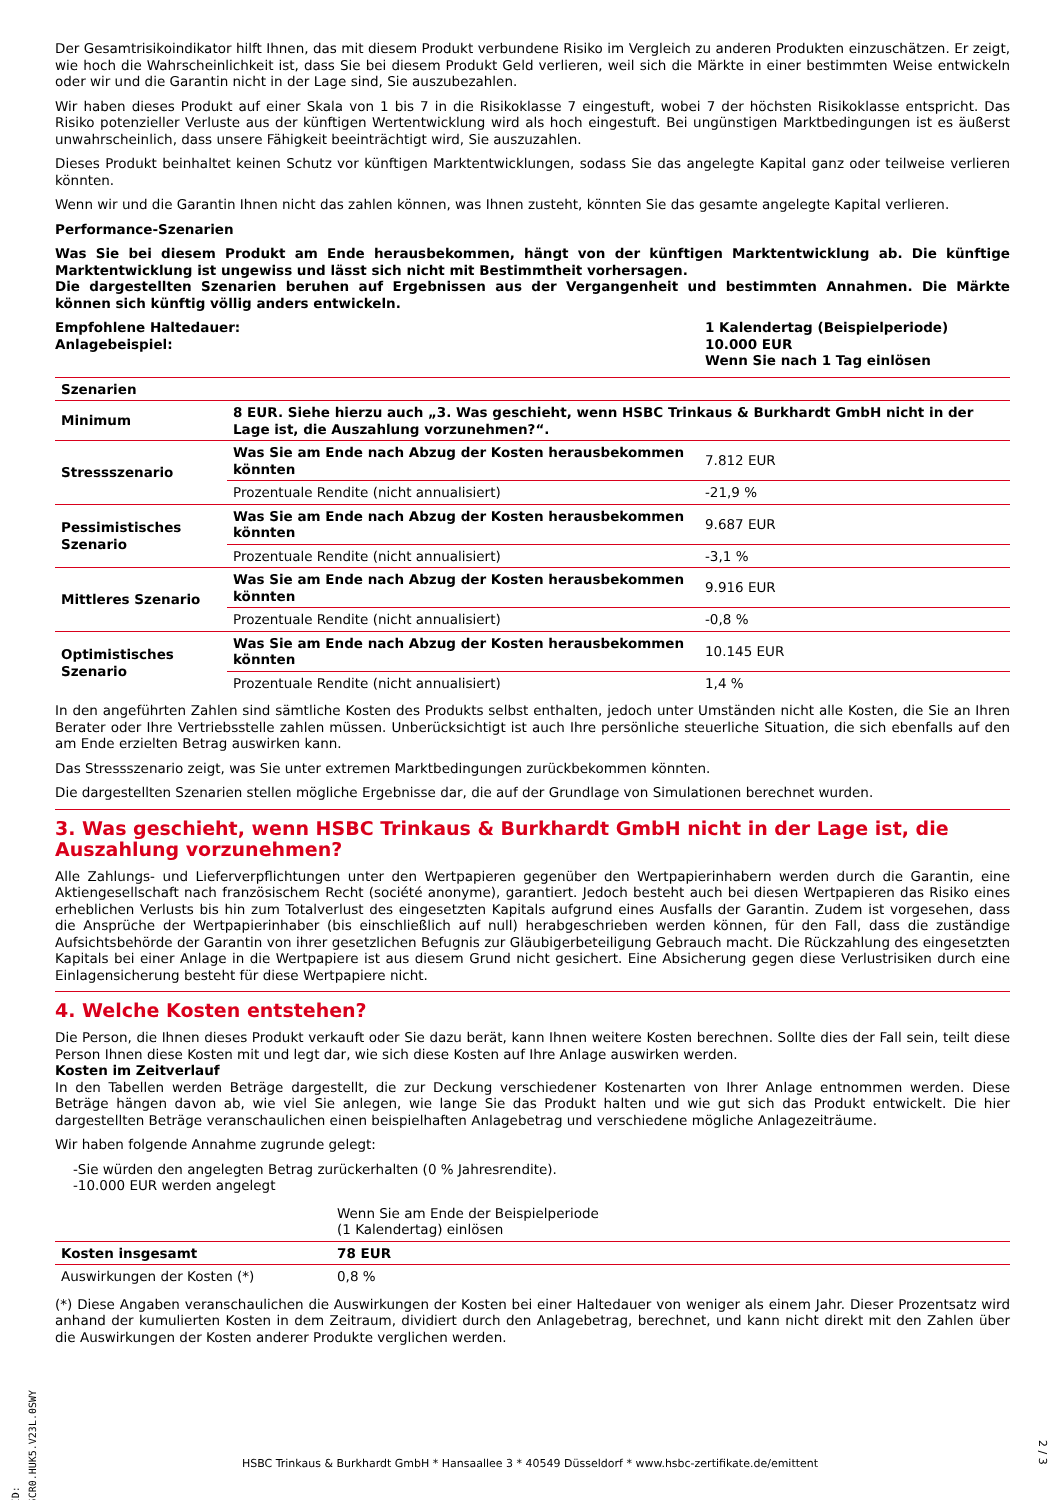Der Gesamtrisikoindikator hilft Ihnen, das mit diesem Produkt verbundene Risiko im Vergleich zu anderen Produkten einzuschätzen. Er zeigt, wie hoch die Wahrscheinlichkeit ist, dass Sie bei diesem Produkt Geld verlieren, weil sich die Märkte in einer bestimmten Weise entwickeln oder wir und die Garantin nicht in der Lage sind, Sie auszubezahlen.
Wir haben dieses Produkt auf einer Skala von 1 bis 7 in die Risikoklasse 7 eingestuft, wobei 7 der höchsten Risikoklasse entspricht. Das Risiko potenzieller Verluste aus der künftigen Wertentwicklung wird als hoch eingestuft. Bei ungünstigen Marktbedingungen ist es äußerst unwahrscheinlich, dass unsere Fähigkeit beeinträchtigt wird, Sie auszuzahlen.
Dieses Produkt beinhaltet keinen Schutz vor künftigen Marktentwicklungen, sodass Sie das angelegte Kapital ganz oder teilweise verlieren könnten.
Wenn wir und die Garantin Ihnen nicht das zahlen können, was Ihnen zusteht, könnten Sie das gesamte angelegte Kapital verlieren.
Performance-Szenarien
Was Sie bei diesem Produkt am Ende herausbekommen, hängt von der künftigen Marktentwicklung ab. Die künftige Marktentwicklung ist ungewiss und lässt sich nicht mit Bestimmtheit vorhersagen.
Die dargestellten Szenarien beruhen auf Ergebnissen aus der Vergangenheit und bestimmten Annahmen. Die Märkte können sich künftig völlig anders entwickeln.
Empfohlene Haltedauer:
Anlagebeispiel:
1 Kalendertag (Beispielperiode)
10.000 EUR
Wenn Sie nach 1 Tag einlösen
| Szenarien | | |
| --- | --- | --- |
| Minimum | 8 EUR. Siehe hierzu auch „3. Was geschieht, wenn HSBC Trinkaus & Burkhardt GmbH nicht in der Lage ist, die Auszahlung vorzunehmen?“. | |
| Stressszenario | Was Sie am Ende nach Abzug der Kosten herausbekommen könnten | 7.812 EUR |
| | Prozentuale Rendite (nicht annualisiert) | -21,9 % |
| Pessimistisches Szenario | Was Sie am Ende nach Abzug der Kosten herausbekommen könnten | 9.687 EUR |
| | Prozentuale Rendite (nicht annualisiert) | -3,1 % |
| Mittleres Szenario | Was Sie am Ende nach Abzug der Kosten herausbekommen könnten | 9.916 EUR |
| | Prozentuale Rendite (nicht annualisiert) | -0,8 % |
| Optimistisches Szenario | Was Sie am Ende nach Abzug der Kosten herausbekommen könnten | 10.145 EUR |
| | Prozentuale Rendite (nicht annualisiert) | 1,4 % |
In den angeführten Zahlen sind sämtliche Kosten des Produkts selbst enthalten, jedoch unter Umständen nicht alle Kosten, die Sie an Ihren Berater oder Ihre Vertriebsstelle zahlen müssen. Unberücksichtigt ist auch Ihre persönliche steuerliche Situation, die sich ebenfalls auf den am Ende erzielten Betrag auswirken kann.
Das Stressszenario zeigt, was Sie unter extremen Marktbedingungen zurückbekommen könnten.
Die dargestellten Szenarien stellen mögliche Ergebnisse dar, die auf der Grundlage von Simulationen berechnet wurden.
3. Was geschieht, wenn HSBC Trinkaus & Burkhardt GmbH nicht in der Lage ist, die Auszahlung vorzunehmen?
Alle Zahlungs- und Lieferverpflichtungen unter den Wertpapieren gegenüber den Wertpapierinhabern werden durch die Garantin, eine Aktiengesellschaft nach französischem Recht (société anonyme), garantiert. Jedoch besteht auch bei diesen Wertpapieren das Risiko eines erheblichen Verlusts bis hin zum Totalverlust des eingesetzten Kapitals aufgrund eines Ausfalls der Garantin. Zudem ist vorgesehen, dass die Ansprüche der Wertpapierinhaber (bis einschließlich auf null) herabgeschrieben werden können, für den Fall, dass die zuständige Aufsichtsbehörde der Garantin von ihrer gesetzlichen Befugnis zur Gläubigerbeteiligung Gebrauch macht. Die Rückzahlung des eingesetzten Kapitals bei einer Anlage in die Wertpapiere ist aus diesem Grund nicht gesichert. Eine Absicherung gegen diese Verlustrisiken durch eine Einlagensicherung besteht für diese Wertpapiere nicht.
4. Welche Kosten entstehen?
Die Person, die Ihnen dieses Produkt verkauft oder Sie dazu berät, kann Ihnen weitere Kosten berechnen. Sollte dies der Fall sein, teilt diese Person Ihnen diese Kosten mit und legt dar, wie sich diese Kosten auf Ihre Anlage auswirken werden.
Kosten im Zeitverlauf
In den Tabellen werden Beträge dargestellt, die zur Deckung verschiedener Kostenarten von Ihrer Anlage entnommen werden. Diese Beträge hängen davon ab, wie viel Sie anlegen, wie lange Sie das Produkt halten und wie gut sich das Produkt entwickelt. Die hier dargestellten Beträge veranschaulichen einen beispielhaften Anlagebetrag und verschiedene mögliche Anlagezeiträume.
Wir haben folgende Annahme zugrunde gelegt:
-Sie würden den angelegten Betrag zurückerhalten (0 % Jahresrendite).
-10.000 EUR werden angelegt
| | Wenn Sie am Ende der Beispielperiode (1 Kalendertag) einlösen | |
| Kosten insgesamt | 78 EUR | |
| Auswirkungen der Kosten (*) | 0,8 % | |
(*) Diese Angaben veranschaulichen die Auswirkungen der Kosten bei einer Haltedauer von weniger als einem Jahr. Dieser Prozentsatz wird anhand der kumulierten Kosten in dem Zeitraum, dividiert durch den Anlagebetrag, berechnet, und kann nicht direkt mit den Zahlen über die Auswirkungen der Kosten anderer Produkte verglichen werden.
ID: SCR0.HUK5.V23L.0SWY
HSBC Trinkaus & Burkhardt GmbH * Hansaallee 3 * 40549 Düsseldorf * www.hsbc-zertifikate.de/emittent
2 / 3